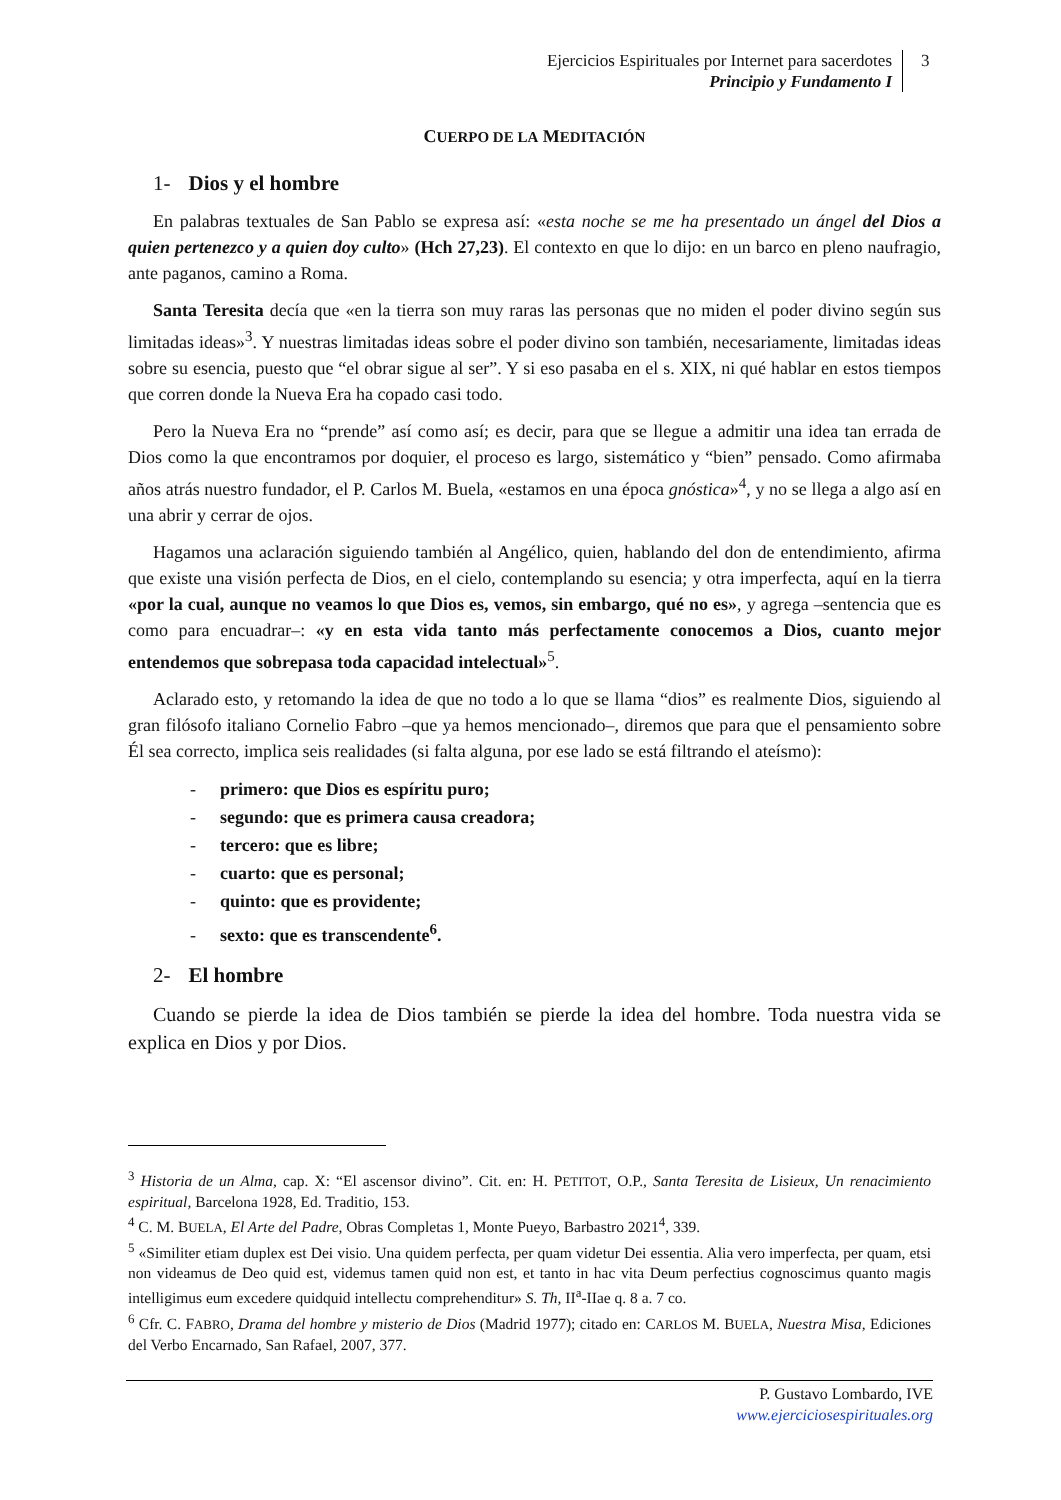Ejercicios Espirituales por Internet para sacerdotes
Principio y Fundamento I
3
CUERPO DE LA MEDITACIÓN
1- Dios y el hombre
En palabras textuales de San Pablo se expresa así: «esta noche se me ha presentado un ángel del Dios a quien pertenezco y a quien doy culto» (Hch 27,23). El contexto en que lo dijo: en un barco en pleno naufragio, ante paganos, camino a Roma.
Santa Teresita decía que «en la tierra son muy raras las personas que no miden el poder divino según sus limitadas ideas»<sup>3</sup>. Y nuestras limitadas ideas sobre el poder divino son también, necesariamente, limitadas ideas sobre su esencia, puesto que “el obrar sigue al ser”. Y si eso pasaba en el s. XIX, ni qué hablar en estos tiempos que corren donde la Nueva Era ha copado casi todo.
Pero la Nueva Era no “prende” así como así; es decir, para que se llegue a admitir una idea tan errada de Dios como la que encontramos por doquier, el proceso es largo, sistemático y “bien” pensado. Como afirmaba años atrás nuestro fundador, el P. Carlos M. Buela, «estamos en una época gnóstica»<sup>4</sup>, y no se llega a algo así en una abrir y cerrar de ojos.
Hagamos una aclaración siguiendo también al Angélico, quien, hablando del don de entendimiento, afirma que existe una visión perfecta de Dios, en el cielo, contemplando su esencia; y otra imperfecta, aquí en la tierra «por la cual, aunque no veamos lo que Dios es, vemos, sin embargo, qué no es», y agrega –sentencia que es como para encuadrar–: «y en esta vida tanto más perfectamente conocemos a Dios, cuanto mejor entendemos que sobrepasa toda capacidad intelectual»<sup>5</sup>.
Aclarado esto, y retomando la idea de que no todo a lo que se llama “dios” es realmente Dios, siguiendo al gran filósofo italiano Cornelio Fabro –que ya hemos mencionado–, diremos que para que el pensamiento sobre Él sea correcto, implica seis realidades (si falta alguna, por ese lado se está filtrando el ateísmo):
- primero: que Dios es espíritu puro;
- segundo: que es primera causa creadora;
- tercero: que es libre;
- cuarto: que es personal;
- quinto: que es providente;
- sexto: que es transcendente<sup>6</sup>.
2- El hombre
Cuando se pierde la idea de Dios también se pierde la idea del hombre. Toda nuestra vida se explica en Dios y por Dios.
<sup>3</sup> Historia de un Alma, cap. X: “El ascensor divino”. Cit. en: H. PETITOT, O.P., Santa Teresita de Lisieux, Un renacimiento espiritual, Barcelona 1928, Ed. Traditio, 153.
<sup>4</sup> C. M. BUELA, El Arte del Padre, Obras Completas 1, Monte Pueyo, Barbastro 2021<sup>4</sup>, 339.
<sup>5</sup> «Similiter etiam duplex est Dei visio. Una quidem perfecta, per quam videtur Dei essentia. Alia vero imperfecta, per quam, etsi non videamus de Deo quid est, videmus tamen quid non est, et tanto in hac vita Deum perfectius cognoscimus quanto magis intelligimus eum excedere quidquid intellectu comprehenditur» S. Th, II<sup>a</sup>-IIae q. 8 a. 7 co.
<sup>6</sup> Cfr. C. FABRO, Drama del hombre y misterio de Dios (Madrid 1977); citado en: CARLOS M. BUELA, Nuestra Misa, Ediciones del Verbo Encarnado, San Rafael, 2007, 377.
P. Gustavo Lombardo, IVE
www.ejerciciosespirituales.org